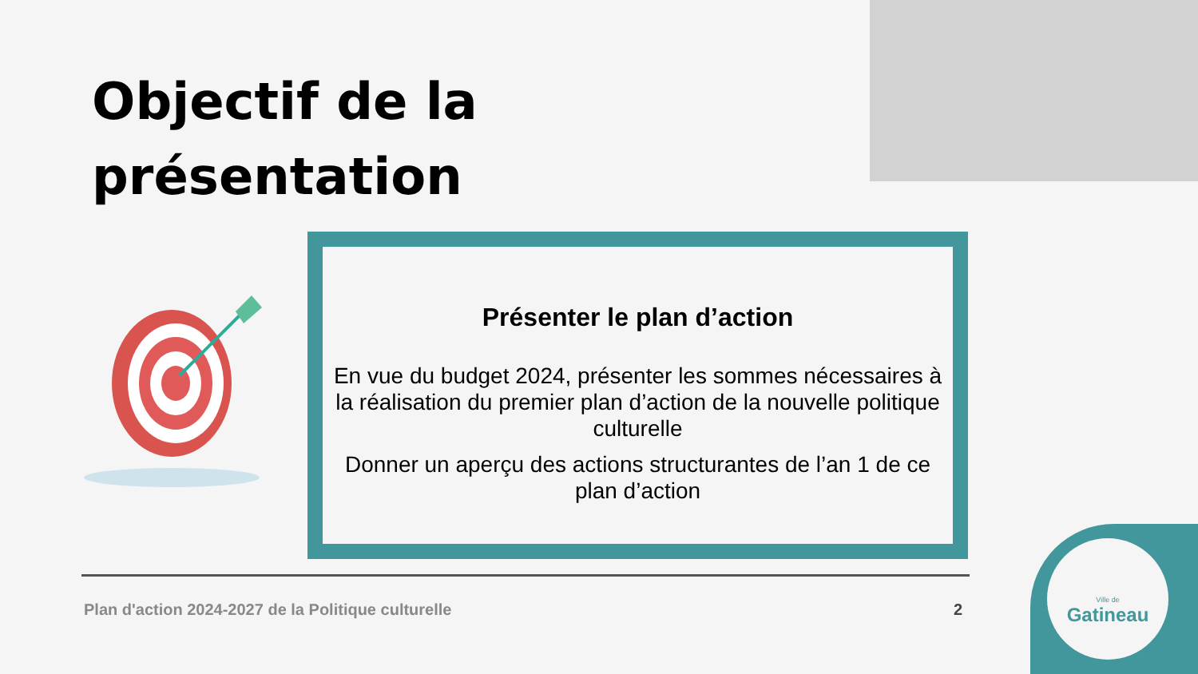Objectif de la
présentation
Présenter le plan d’action
En vue du budget 2024, présenter les sommes nécessaires à la réalisation du premier plan d’action de la nouvelle politique culturelle
Donner un aperçu des actions structurantes de l’an 1 de ce plan d’action
Plan d'action 2024-2027 de la Politique culturelle 2
Ville de
Gatineau